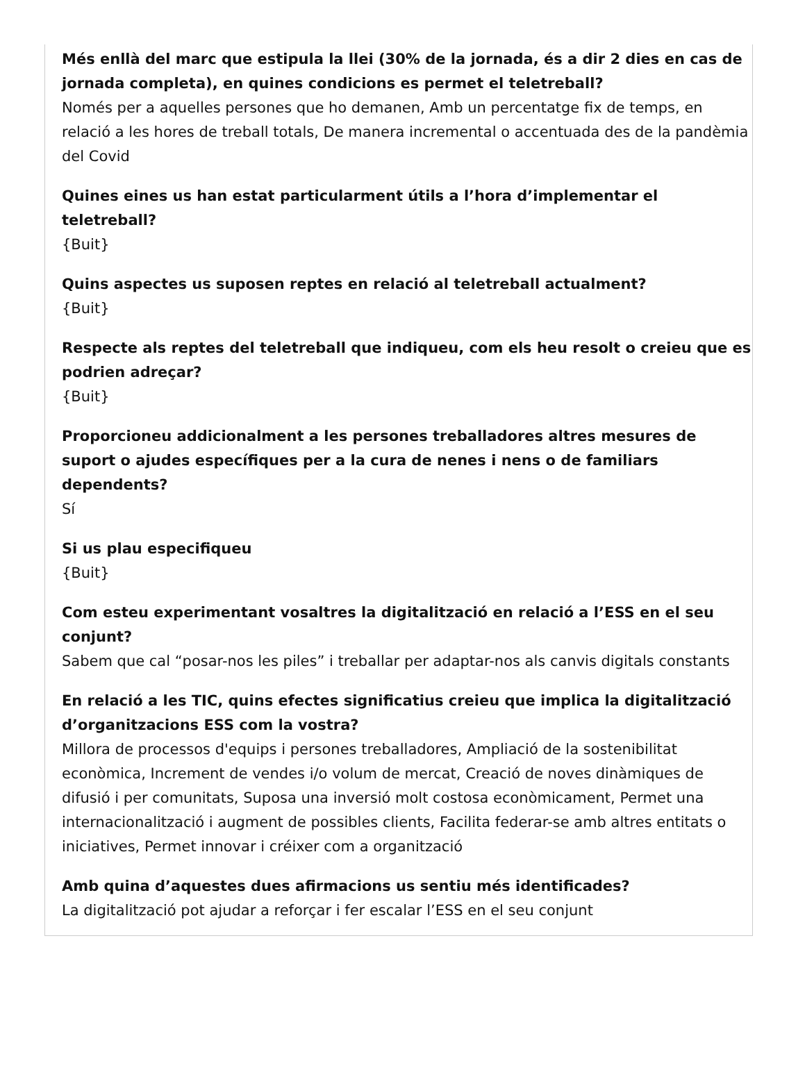Més enllà del marc que estipula la llei (30% de la jornada, és a dir 2 dies en cas de jornada completa), en quines condicions es permet el teletreball?
Només per a aquelles persones que ho demanen, Amb un percentatge fix de temps, en relació a les hores de treball totals, De manera incremental o accentuada des de la pandèmia del Covid
Quines eines us han estat particularment útils a l’hora d’implementar el teletreball?
{Buit}
Quins aspectes us suposen reptes en relació al teletreball actualment?
{Buit}
Respecte als reptes del teletreball que indiqueu, com els heu resolt o creieu que es podrien adreçar?
{Buit}
Proporcioneu addicionalment a les persones treballadores altres mesures de suport o ajudes específiques per a la cura de nenes i nens o de familiars dependents?
Sí
Si us plau especifiqueu
{Buit}
Com esteu experimentant vosaltres la digitalització en relació a l’ESS en el seu conjunt?
Sabem que cal “posar-nos les piles” i treballar per adaptar-nos als canvis digitals constants
En relació a les TIC, quins efectes significatius creieu que implica la digitalització d’organitzacions ESS com la vostra?
Millora de processos d'equips i persones treballadores, Ampliació de la sostenibilitat econòmica, Increment de vendes i/o volum de mercat, Creació de noves dinàmiques de difusió i per comunitats, Suposa una inversió molt costosa econòmicament, Permet una internacionalització i augment de possibles clients, Facilita federar-se amb altres entitats o iniciatives, Permet innovar i créixer com a organització
Amb quina d’aquestes dues afirmacions us sentiu més identificades?
La digitalització pot ajudar a reforçar i fer escalar l’ESS en el seu conjunt